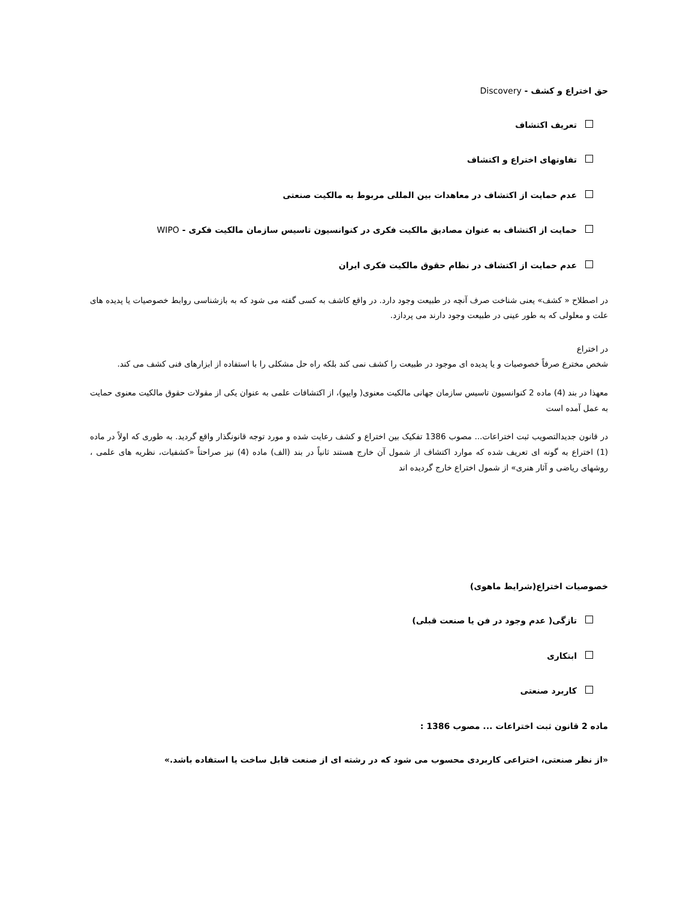حق اختراع و کشف - Discovery
تعریف اکتشاف
تفاوتهای اختراع و اکتشاف
عدم حمایت از اکتشاف در معاهدات بین المللی مربوط به مالکیت صنعتی
حمایت از اکتشاف به عنوان مصادیق مالکیت فکری در کنوانسیون تاسیس سازمان مالکیت فکری - WIPO
عدم حمایت از اکتشاف در نظام حقوق مالکیت فکری ایران
در اصطلاح « کشف» یعنی شناخت صرف آنچه در طبیعت وجود دارد. در واقع کاشف به کسی گفته می شود که به بازشناسی روابط خصوصیات یا پدیده های علت و معلولی که به طور عینی در طبیعت وجود دارند می پردازد.
در اختراع
شخص مخترع صرفاً خصوصیات و یا پدیده ای موجود در طبیعت را کشف نمی کند بلکه راه حل مشکلی را با استفاده از ابزارهای فنی کشف می کند.
معهذا در بند (4) ماده 2 کنوانسیون تاسیس سازمان جهانی مالکیت معنوی( وایپو)، از اکتشافات علمی به عنوان یکی از مقولات حقوق مالکیت معنوی حمایت به عمل آمده است
در قانون جدیدالتصویب ثبت اختراعات... مصوب 1386 تفکیک بین اختراع و کشف رعایت شده و مورد توجه قانونگذار واقع گردید. به طوری که اولاً در ماده (1) اختراع به گونه ای تعریف شده که موارد اکتشاف از شمول آن خارج هستند ثانیاً در بند (الف) ماده (4) نیز صراحتاً «کشفیات، نظریه های علمی ، روشهای ریاضی و آثار هنری» از شمول اختراع خارج گردیده اند
خصوصیات اختراع(شرایط ماهوی)
تازگی( عدم وجود در فن یا صنعت قبلی)
ابتکاری
کاربرد صنعتی
ماده 2 قانون ثبت اختراعات ... مصوب 1386 :
«از نظر صنعتی، اختراعی کاربردی محسوب می شود که در رشته ای از صنعت قابل ساخت یا استفاده باشد.»